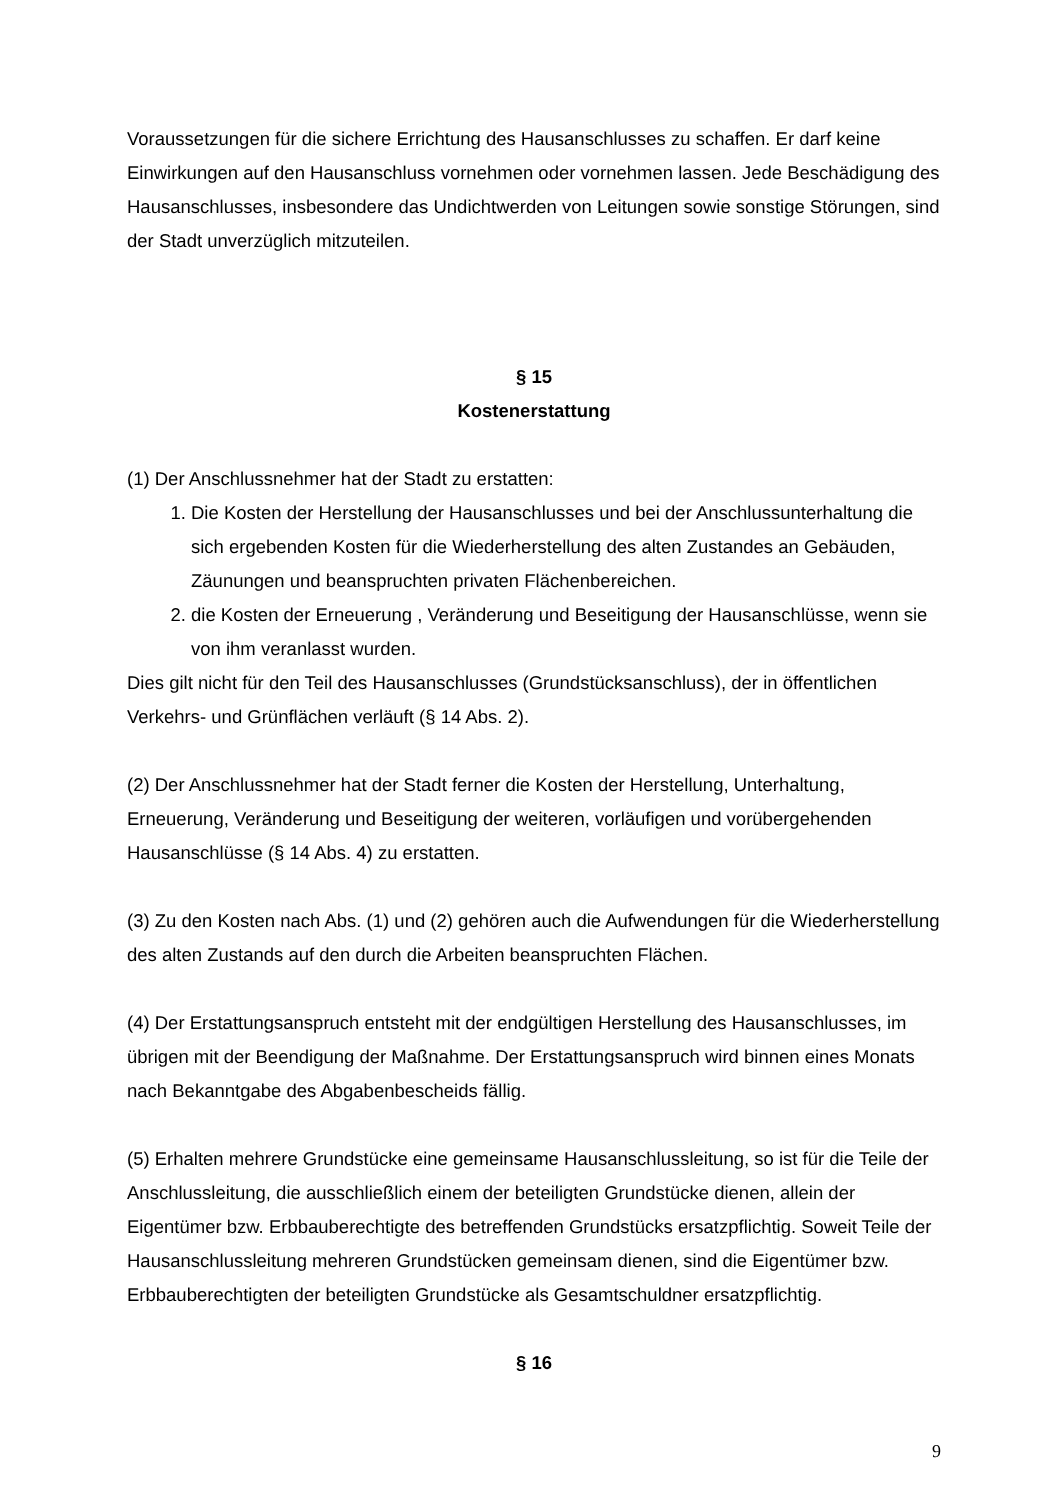Voraussetzungen für die sichere Errichtung des Hausanschlusses zu schaffen. Er darf keine Einwirkungen auf den Hausanschluss vornehmen oder vornehmen lassen. Jede Beschädigung des Hausanschlusses, insbesondere das Undichtwerden von Leitungen sowie sonstige Störungen, sind der Stadt unverzüglich mitzuteilen.
§ 15
Kostenerstattung
(1) Der Anschlussnehmer hat der Stadt zu erstatten:
1. Die Kosten der Herstellung der Hausanschlusses und bei der Anschlussunterhaltung die sich ergebenden Kosten für die Wiederherstellung des alten Zustandes an Gebäuden, Zäunungen und beanspruchten privaten Flächenbereichen.
2. die Kosten der Erneuerung , Veränderung und Beseitigung der Hausanschlüsse, wenn sie von ihm veranlasst wurden.
Dies gilt nicht für den Teil des Hausanschlusses (Grundstücksanschluss), der in öffentlichen Verkehrs- und Grünflächen verläuft (§ 14 Abs. 2).
(2) Der Anschlussnehmer hat der Stadt ferner die Kosten der Herstellung, Unterhaltung, Erneuerung, Veränderung und Beseitigung der weiteren, vorläufigen und vorübergehenden Hausanschlüsse (§ 14 Abs. 4) zu erstatten.
(3) Zu den Kosten nach Abs. (1) und (2) gehören auch die Aufwendungen für die Wiederherstellung des alten Zustands auf den durch die Arbeiten beanspruchten Flächen.
(4) Der Erstattungsanspruch entsteht mit der endgültigen Herstellung des Hausanschlusses, im übrigen mit der Beendigung der Maßnahme. Der Erstattungsanspruch wird binnen eines Monats nach Bekanntgabe des Abgabenbescheids fällig.
(5) Erhalten mehrere Grundstücke eine gemeinsame Hausanschlussleitung, so ist für die Teile der Anschlussleitung, die ausschließlich einem der beteiligten Grundstücke dienen, allein der Eigentümer bzw. Erbbauberechtigte des betreffenden Grundstücks ersatzpflichtig. Soweit Teile der Hausanschlussleitung mehreren Grundstücken gemeinsam dienen, sind die Eigentümer bzw. Erbbauberechtigten der beteiligten Grundstücke als Gesamtschuldner ersatzpflichtig.
§ 16
9